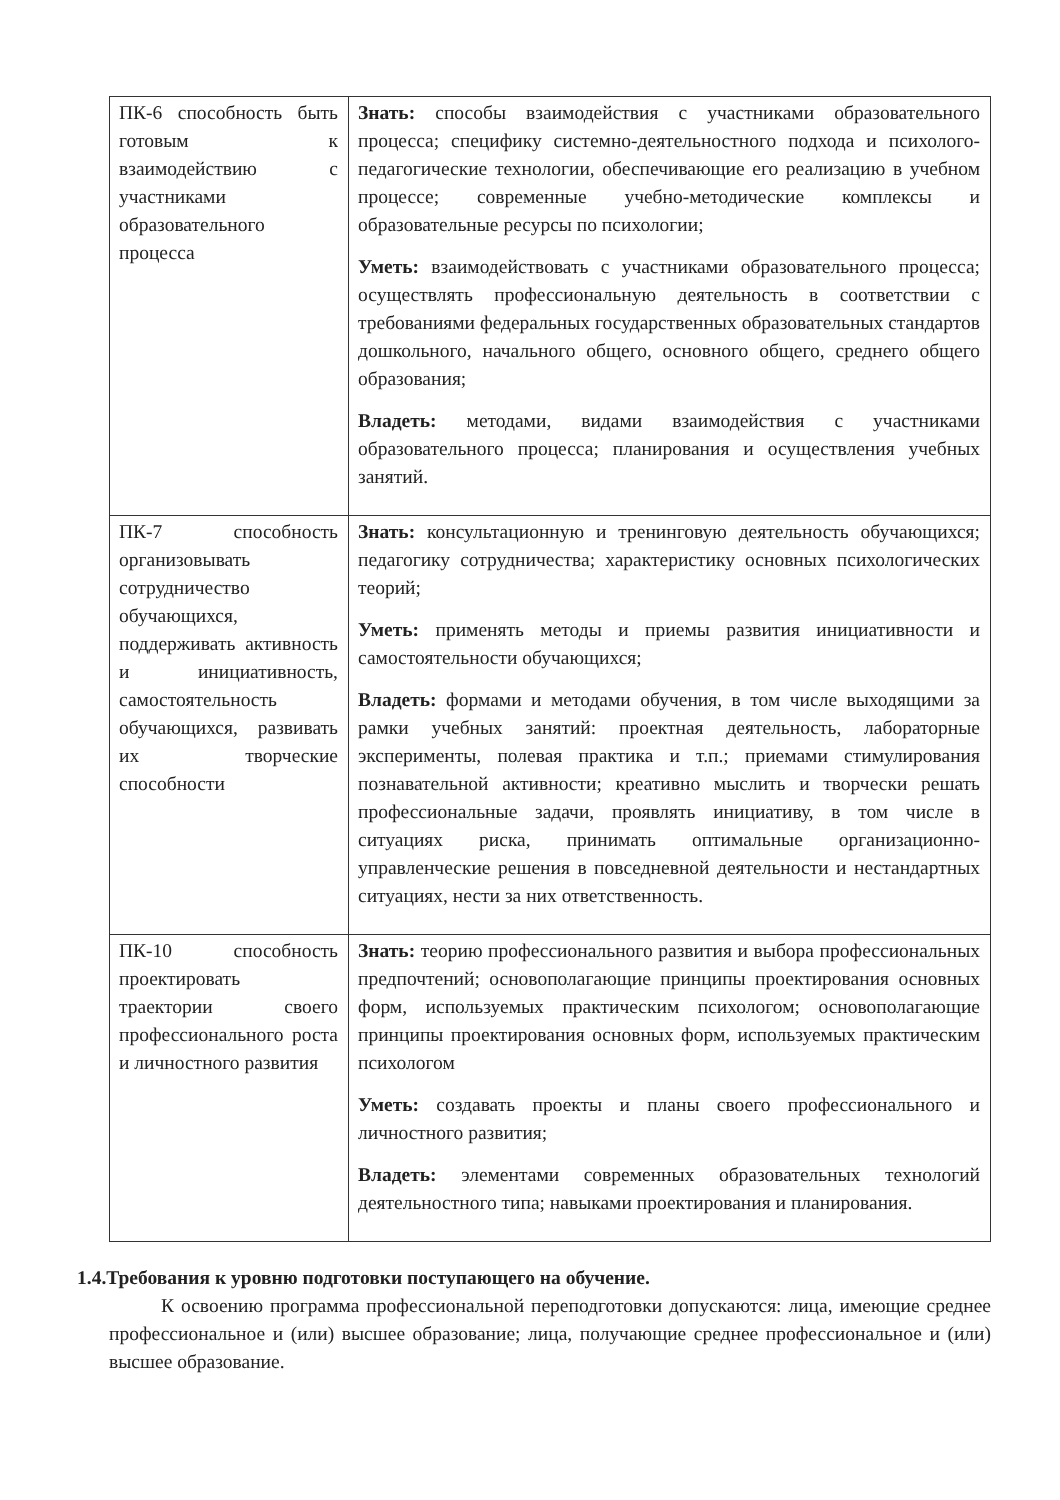| ПК-6 способность быть готовым к взаимодействию с участниками образовательного процесса | Знать: способы взаимодействия с участниками образовательного процесса; специфику системно-деятельностного подхода и психолого-педагогические технологии, обеспечивающие его реализацию в учебном процессе; современные учебно-методические комплексы и образовательные ресурсы по психологии; Уметь: взаимодействовать с участниками образовательного процесса; осуществлять профессиональную деятельность в соответствии с требованиями федеральных государственных образовательных стандартов дошкольного, начального общего, основного общего, среднего общего образования; Владеть: методами, видами взаимодействия с участниками образовательного процесса; планирования и осуществления учебных занятий. |
| ПК-7 способность организовывать сотрудничество обучающихся, поддерживать активность и инициативность, самостоятельность обучающихся, развивать их творческие способности | Знать: консультационную и тренинговую деятельность обучающихся; педагогику сотрудничества; характеристику основных психологических теорий; Уметь: применять методы и приемы развития инициативности и самостоятельности обучающихся; Владеть: формами и методами обучения, в том числе выходящими за рамки учебных занятий: проектная деятельность, лабораторные эксперименты, полевая практика и т.п.; приемами стимулирования познавательной активности; креативно мыслить и творчески решать профессиональные задачи, проявлять инициативу, в том числе в ситуациях риска, принимать оптимальные организационно-управленческие решения в повседневной деятельности и нестандартных ситуациях, нести за них ответственность. |
| ПК-10 способность проектировать траектории своего профессионального роста и личностного развития | Знать: теорию профессионального развития и выбора профессиональных предпочтений; основополагающие принципы проектирования основных форм, используемых практическим психологом; основополагающие принципы проектирования основных форм, используемых практическим психологом Уметь: создавать проекты и планы своего профессионального и личностного развития; Владеть: элементами современных образовательных технологий деятельностного типа; навыками проектирования и планирования. |
1.4.Требования к уровню подготовки поступающего на обучение.
К освоению программа профессиональной переподготовки допускаются: лица, имеющие среднее профессиональное и (или) высшее образование; лица, получающие среднее профессиональное и (или) высшее образование.